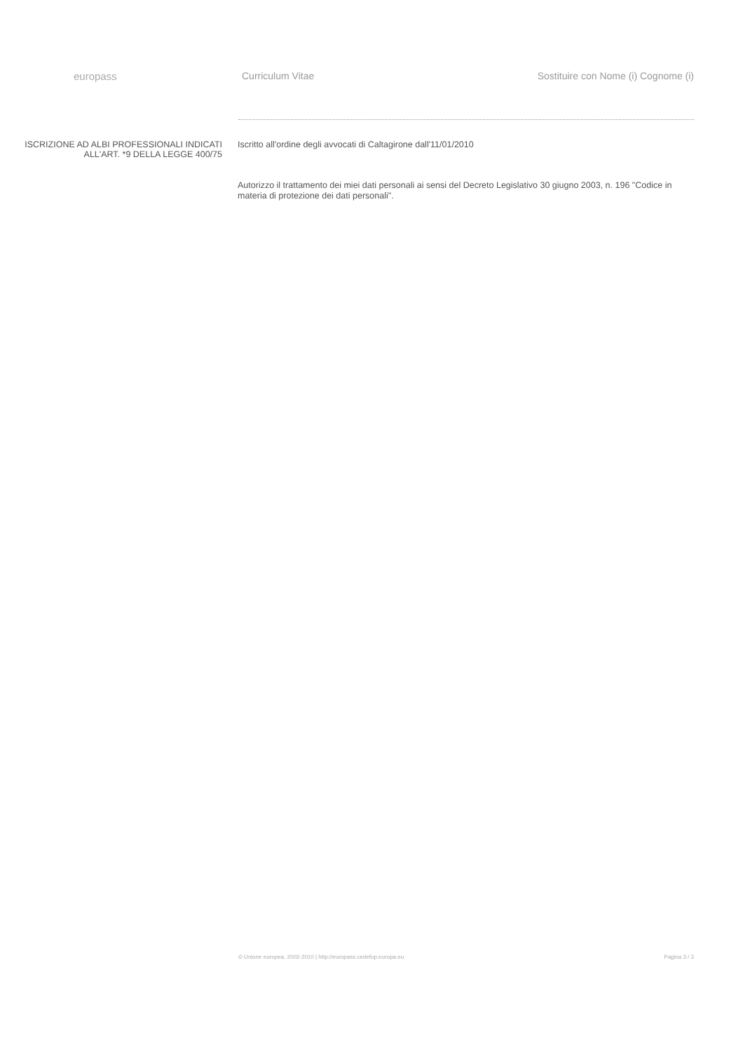europass Curriculum Vitae Sostituire con Nome (i) Cognome (i)
ISCRIZIONE AD ALBI PROFESSIONALI INDICATI ALL'ART. *9 DELLA LEGGE 400/75
Iscritto all'ordine degli avvocati di Caltagirone dall'11/01/2010
Autorizzo il trattamento dei miei dati personali ai sensi del Decreto Legislativo 30 giugno 2003, n. 196 "Codice in materia di protezione dei dati personali".
© Unione europea, 2002-2010 | http://europass.cedefop.europa.eu Pagina 3 / 3